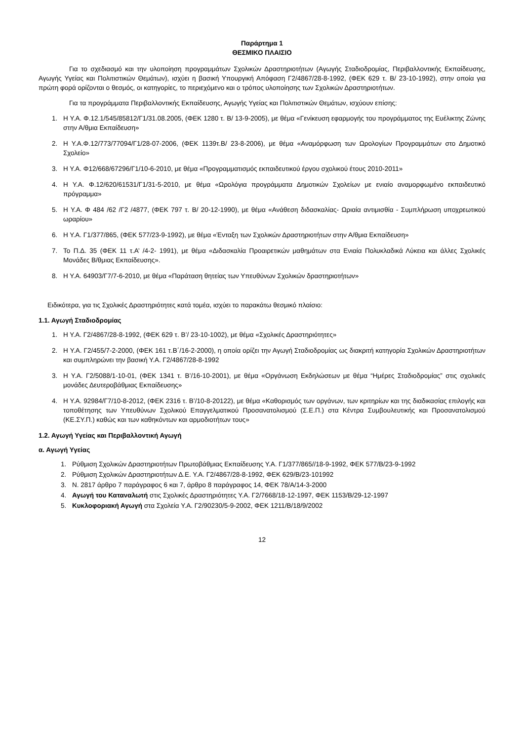Παράρτημα 1
ΘΕΣΜΙΚΟ ΠΛΑΙΣΙΟ
Για το σχεδιασμό και την υλοποίηση προγραμμάτων Σχολικών Δραστηριοτήτων (Αγωγής Σταδιοδρομίας, Περιβαλλοντικής Εκπαίδευσης, Αγωγής Υγείας και Πολιτιστικών Θεμάτων), ισχύει η βασική Υπουργική Απόφαση Γ2/4867/28-8-1992, (ΦΕΚ 629 τ. Β/ 23-10-1992), στην οποία για πρώτη φορά ορίζονται ο θεσμός, οι κατηγορίες, το περιεχόμενο και ο τρόπος υλοποίησης των Σχολικών Δραστηριοτήτων.
Για τα προγράμματα Περιβαλλοντικής Εκπαίδευσης, Αγωγής Υγείας και Πολιτιστικών Θεμάτων, ισχύουν επίσης:
1. Η Υ.Α. Φ.12.1/545/85812/Γ1/31.08.2005, (ΦΕΚ 1280 τ. Β/ 13-9-2005), με θέμα «Γενίκευση εφαρμογής του προγράμματος της Ευέλικτης Ζώνης στην Α/θμια Εκπαίδευση»
2. Η Υ.Α.Φ.12/773/77094/Γ1/28-07-2006, (ΦΕΚ 1139τ.Β/ 23-8-2006), με θέμα «Αναμόρφωση των Ωρολογίων Προγραμμάτων στο Δημοτικό Σχολείο»
3. Η Υ.Α. Φ12/668/67296/Γ1/10-6-2010, με θέμα «Προγραμματισμός εκπαιδευτικού έργου σχολικού έτους 2010-2011»
4. Η Υ.Α. Φ.12/620/61531/Γ1/31-5-2010, με θέμα «Ωρολόγια προγράμματα Δημοτικών Σχολείων με ενιαίο αναμορφωμένο εκπαιδευτικό πρόγραμμα»
5. Η Υ.Α. Φ 484 /62 /Γ2 /4877, (ΦΕΚ 797 τ. Β/ 20-12-1990), με θέμα «Ανάθεση διδασκαλίας- Ωριαία αντιμισθία - Συμπλήρωση υποχρεωτικού ωραρίου»
6. Η Υ.Α. Γ1/377/865, (ΦΕΚ 577/23-9-1992), με θέμα «Ένταξη των Σχολικών Δραστηριοτήτων στην Α/θμια Εκπαίδευση»
7. Το Π.Δ. 35 (ΦΕΚ 11 τ.Α’ /4-2- 1991), με θέμα «Διδασκαλία Προαιρετικών μαθημάτων στα Ενιαία Πολυκλαδικά Λύκεια και άλλες Σχολικές Μονάδες Β/θμιας Εκπαίδευσης».
8. Η Υ.Α. 64903/Γ7/7-6-2010, με θέμα «Παράταση θητείας των Υπευθύνων Σχολικών δραστηριοτήτων»
Ειδικότερα, για τις Σχολικές Δραστηριότητες κατά τομέα, ισχύει το παρακάτω θεσμικό πλαίσιο:
1.1. Αγωγή Σταδιοδρομίας
1. Η Υ.Α. Γ2/4867/28-8-1992, (ΦΕΚ 629 τ. Β’/ 23-10-1002), με θέμα «Σχολικές Δραστηριότητες»
2. Η Υ.Α. Γ2/455/7-2-2000, (ΦΕΚ 161 τ.Β΄/16-2-2000), η οποία ορίζει την Αγωγή Σταδιοδρομίας ως διακριτή κατηγορία Σχολικών Δραστηριοτήτων και συμπληρώνει την βασική Υ.Α. Γ2/4867/28-8-1992
3. Η Υ.Α. Γ2/5088/1-10-01, (ΦΕΚ 1341 τ. Β’/16-10-2001), με θέμα «Οργάνωση Εκδηλώσεων με θέμα “Ημέρες Σταδιοδρομίας” στις σχολικές μονάδες Δευτεροβάθμιας Εκπαίδευσης»
4. Η Υ.Α. 92984/Γ7/10-8-2012, (ΦΕΚ 2316 τ. Β’/10-8-20122), με θέμα «Καθορισμός των οργάνων, των κριτηρίων και της διαδικασίας επιλογής και τοποθέτησης των Υπευθύνων Σχολικού Επαγγελματικού Προσανατολισμού (Σ.Ε.Π.) στα Κέντρα Συμβουλευτικής και Προσανατολισμού (ΚΕ.ΣΥ.Π.) καθώς και των καθηκόντων και αρμοδιοτήτων τους»
1.2. Αγωγή Υγείας και Περιβαλλοντική Αγωγή
α. Αγωγή Υγείας
1. Ρύθμιση Σχολικών Δραστηριοτήτων Πρωτοβάθμιας Εκπαίδευσης Υ.Α. Γ1/377/865//18-9-1992, ΦΕΚ 577/Β/23-9-1992
2. Ρύθμιση Σχολικών Δραστηριοτήτων Δ.Ε. Υ.Α. Γ2/4867/28-8-1992, ΦΕΚ 629/Β/23-101992
3. Ν. 2817 άρθρο 7 παράγραφος 6 και 7, άρθρο 8 παράγραφος 14, ΦΕΚ 78/Α/14-3-2000
4. Αγωγή του Καταναλωτή στις Σχολικές Δραστηριότητες Υ.Α. Γ2/7668/18-12-1997, ΦΕΚ 1153/Β/29-12-1997
5. Κυκλοφοριακή Αγωγή στα Σχολεία Υ.Α. Γ2/90230/5-9-2002, ΦΕΚ 1211/Β/18/9/2002
12